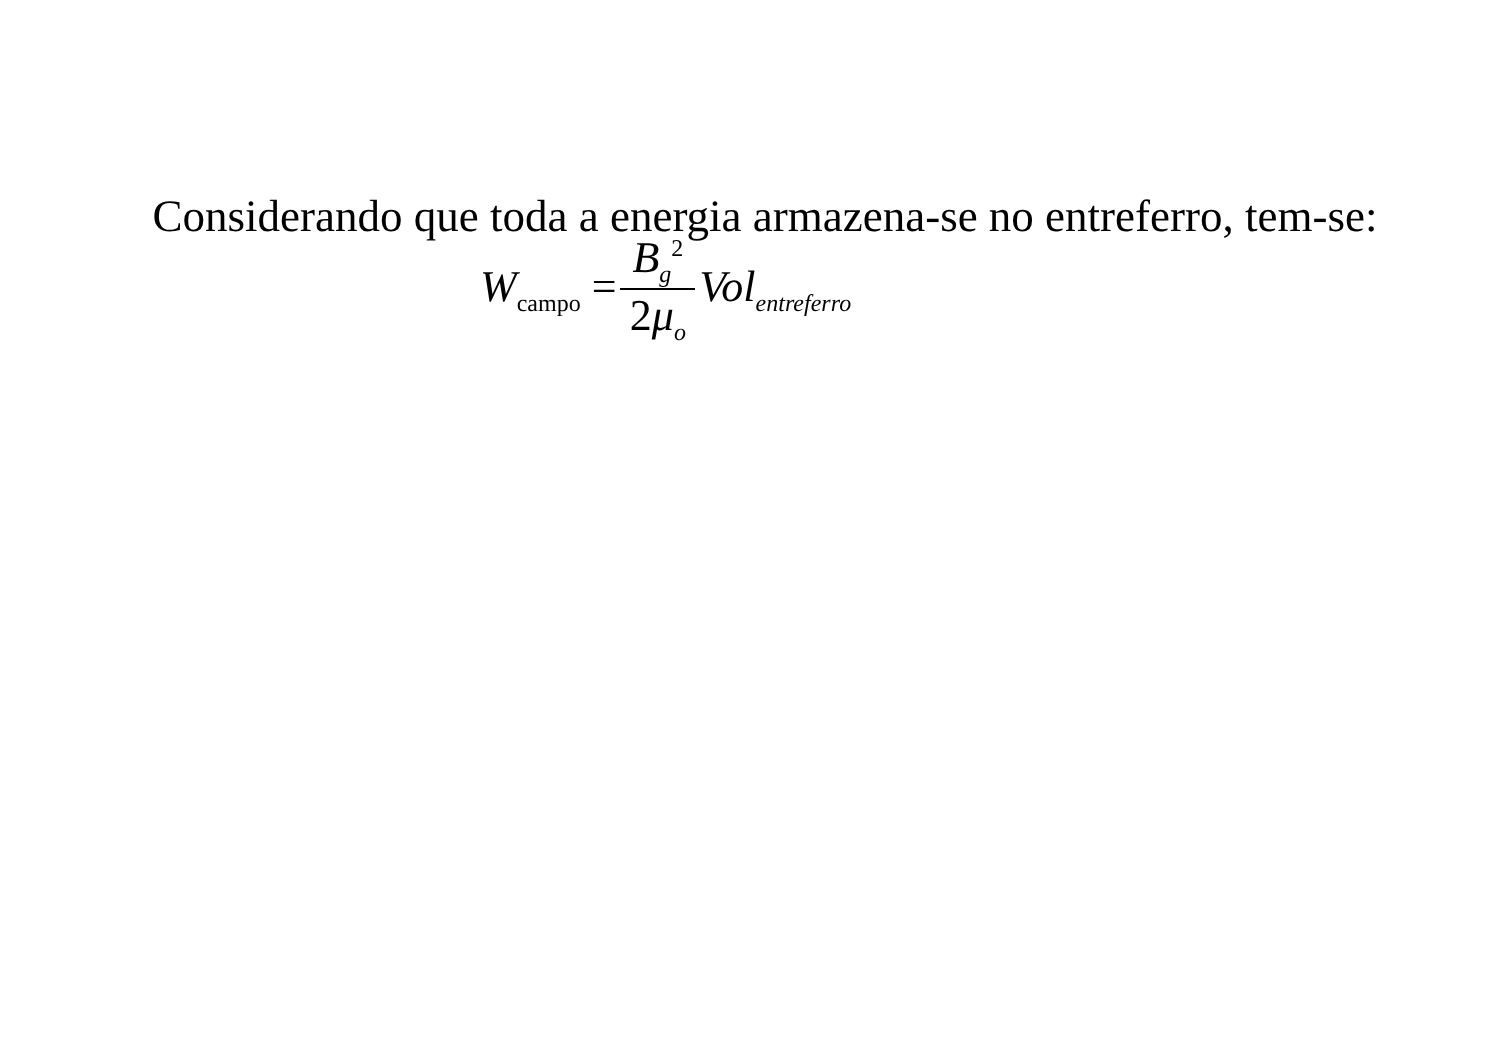Considerando que toda a energia armazena-se no entreferro, tem-se:
W<sub>campo</sub> = B<sub>g</sub><sup>2</sup> 2μ<sub>o</sub> Vol<sub>entreferro</sub>